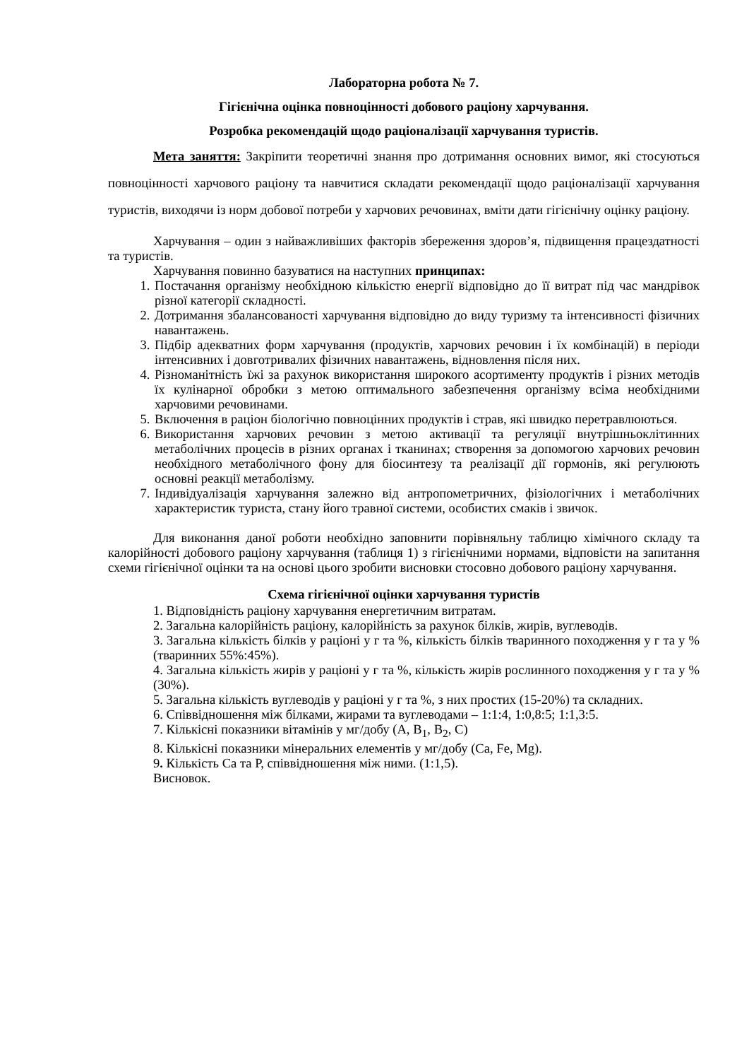Лабораторна робота № 7.
Гігієнічна оцінка повноцінності добового раціону харчування.
Розробка рекомендацій щодо раціоналізації харчування туристів.
Мета заняття: Закріпити теоретичні знання про дотримання основних вимог, які стосуються повноцінності харчового раціону та навчитися складати рекомендації щодо раціоналізації харчування туристів, виходячи із норм добової потреби у харчових речовинах, вміти дати гігієнічну оцінку раціону.
Харчування – один з найважливіших факторів збереження здоров’я, підвищення працездатності та туристів.
Харчування повинно базуватися на наступних принципах:
1. Постачання організму необхідною кількістю енергії відповідно до її витрат під час мандрівок різної категорії складності.
2. Дотримання збалансованості харчування відповідно до виду туризму та інтенсивності фізичних навантажень.
3. Підбір адекватних форм харчування (продуктів, харчових речовин і їх комбінацій) в періоди інтенсивних і довготривалих фізичних навантажень, відновлення після них.
4. Різноманітність їжі за рахунок використання широкого асортименту продуктів і різних методів їх кулінарної обробки з метою оптимального забезпечення організму всіма необхідними харчовими речовинами.
5. Включення в раціон біологічно повноцінних продуктів і страв, які швидко перетравлюються.
6. Використання харчових речовин з метою активації та регуляції внутрішньоклітинних метаболічних процесів в різних органах і тканинах; створення за допомогою харчових речовин необхідного метаболічного фону для біосинтезу та реалізації дії гормонів, які регулюють основні реакції метаболізму.
7. Індивідуалізація харчування залежно від антропометричних, фізіологічних і метаболічних характеристик туриста, стану його травної системи, особистих смаків і звичок.
Для виконання даної роботи необхідно заповнити порівняльну таблицю хімічного складу та калорійності добового раціону харчування (таблиця 1) з гігієнічними нормами, відповісти на запитання схеми гігієнічної оцінки та на основі цього зробити висновки стосовно добового раціону харчування.
Схема гігієнічної оцінки харчування туристів
1. Відповідність раціону харчування енергетичним витратам.
2. Загальна калорійність раціону, калорійність за рахунок білків, жирів, вуглеводів.
3. Загальна кількість білків у раціоні у г та %, кількість білків тваринного походження у г та у % (тваринних 55%:45%).
4. Загальна кількість жирів у раціоні у г та %, кількість жирів рослинного походження у г та у % (30%).
5. Загальна кількість вуглеводів у раціоні у г та %, з них простих (15-20%) та складних.
6. Співвідношення між білками, жирами та вуглеводами – 1:1:4, 1:0,8:5; 1:1,3:5.
7. Кількісні показники вітамінів у мг/добу (А, В<sub>1</sub>, В<sub>2</sub>, С)
8. Кількісні показники мінеральних елементів у мг/добу (Са, Fe, Mg).
9. Кількість Са та Р, співвідношення між ними. (1:1,5).
Висновок.